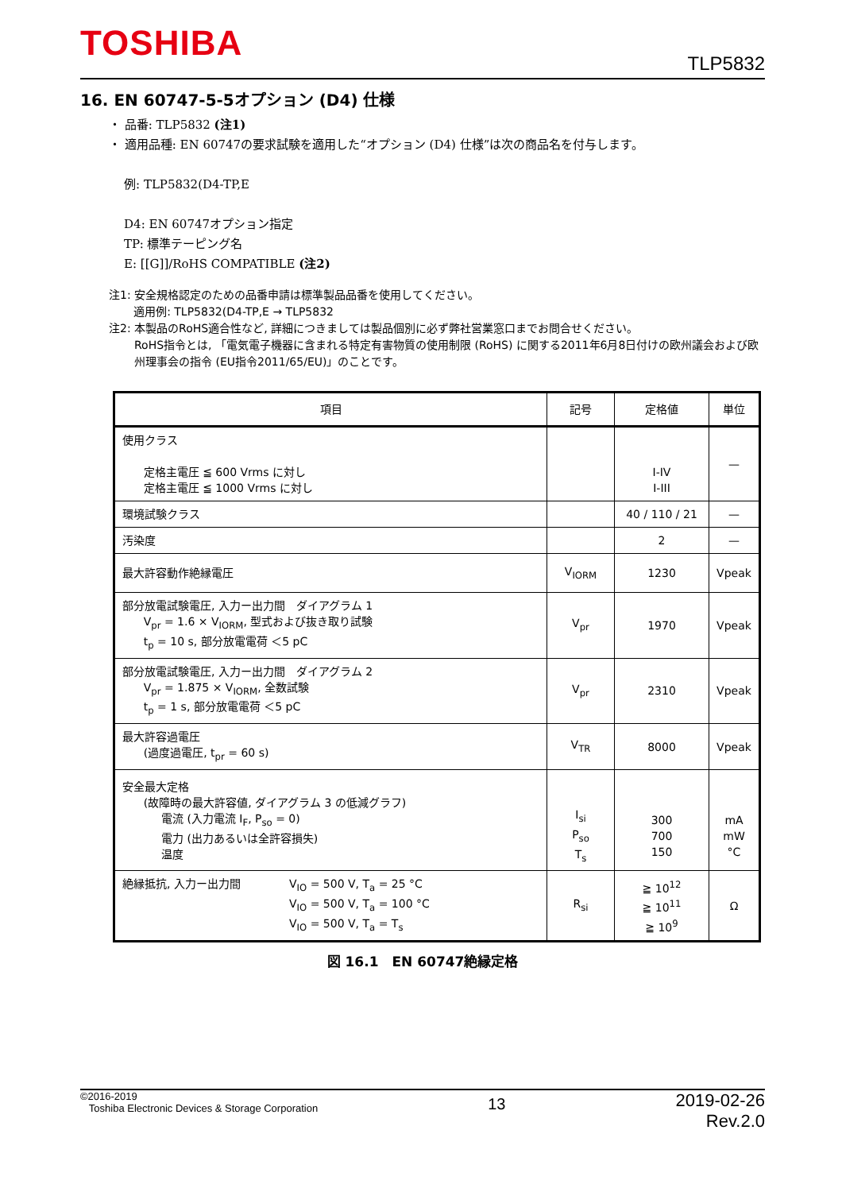TOSHIBA
TLP5832
16. EN 60747-5-5オプション (D4) 仕様
・ 品番: TLP5832 (注1)
・ 適用品種: EN 60747の要求試験を適用した“オプション (D4) 仕様”は次の商品名を付与します。
例: TLP5832(D4-TP,E
D4: EN 60747オプション指定
TP: 標準テーピング名
E: [[G]]/RoHS COMPATIBLE (注2)
注1: 安全規格認定のための品番申請は標準製品品番を使用してください。
適用例: TLP5832(D4-TP,E → TLP5832
注2: 本製品のRoHS適合性など, 詳細につきましては製品個別に必ず弊社営業窓口までお問合せください。
RoHS指令とは, 「電気電子機器に含まれる特定有害物質の使用制限 (RoHS) に関する2011年6月8日付けの欧州議会および欧州理事会の指令 (EU指令2011/65/EU)」のことです。
| 項目 | 記号 | 定格値 | 単位 |
| --- | --- | --- | --- |
| 使用クラス 定格主電圧 ≦ 600 Vrms に対し 定格主電圧 ≦ 1000 Vrms に対し | | I-IV I-III | — |
| 環境試験クラス | | 40 / 110 / 21 | — |
| 汚染度 | | 2 | — |
| 最大許容動作絶縁電圧 | V<sub>IORM</sub> | 1230 | Vpeak |
| 部分放電試験電圧, 入力ー出力間 ダイアグラム 1 V<sub>pr</sub> = 1.6 × V<sub>IORM</sub>, 型式および抜き取り試験 t<sub>p</sub> = 10 s, 部分放電電荷 ＜5 pC | V<sub>pr</sub> | 1970 | Vpeak |
| 部分放電試験電圧, 入力ー出力間 ダイアグラム 2 V<sub>pr</sub> = 1.875 × V<sub>IORM</sub>, 全数試験 t<sub>p</sub> = 1 s, 部分放電電荷 ＜5 pC | V<sub>pr</sub> | 2310 | Vpeak |
| 最大許容過電圧 (過度過電圧, t<sub>pr</sub> = 60 s) | V<sub>TR</sub> | 8000 | Vpeak |
| 安全最大定格 (故障時の最大許容値, ダイアグラム 3 の低減グラフ) 電流 (入力電流 I<sub>F</sub>, P<sub>so</sub> = 0) 電力 (出力あるいは全許容損失) 温度 | I<sub>si</sub> P<sub>so</sub> T<sub>s</sub> | 300 700 150 | mA mW °C |
| 絶縁抵抗, 入力ー出力間 V<sub>IO</sub> = 500 V, T<sub>a</sub> = 25 °C V<sub>IO</sub> = 500 V, T<sub>a</sub> = 100 °C V<sub>IO</sub> = 500 V, T<sub>a</sub> = T<sub>s</sub> | R<sub>si</sub> | ≧ 10<sup>12</sup> ≧ 10<sup>11</sup> ≧ 10<sup>9</sup> | Ω |
図 16.1　EN 60747絶縁定格
©2016-2019
Toshiba Electronic Devices & Storage Corporation
13
2019-02-26
Rev.2.0